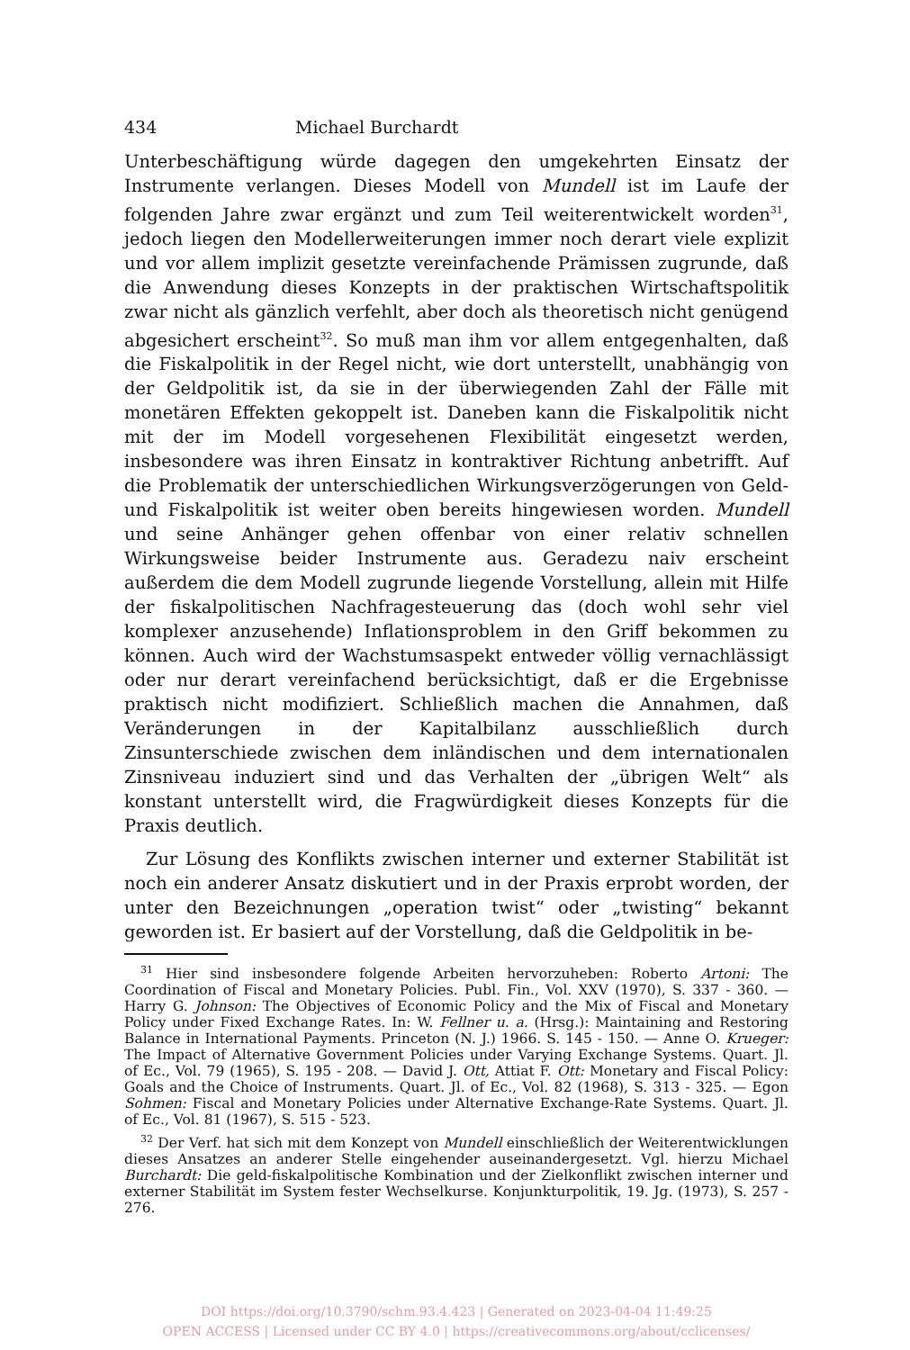434 Michael Burchardt
Unterbeschäftigung würde dagegen den umgekehrten Einsatz der Instrumente verlangen. Dieses Modell von Mundell ist im Laufe der folgenden Jahre zwar ergänzt und zum Teil weiterentwickelt worden<sup>31</sup>, jedoch liegen den Modellerweiterungen immer noch derart viele explizit und vor allem implizit gesetzte vereinfachende Prämissen zugrunde, daß die Anwendung dieses Konzepts in der praktischen Wirtschaftspolitik zwar nicht als gänzlich verfehlt, aber doch als theoretisch nicht genügend abgesichert erscheint<sup>32</sup>. So muß man ihm vor allem entgegenhalten, daß die Fiskalpolitik in der Regel nicht, wie dort unterstellt, unabhängig von der Geldpolitik ist, da sie in der überwiegenden Zahl der Fälle mit monetären Effekten gekoppelt ist. Daneben kann die Fiskalpolitik nicht mit der im Modell vorgesehenen Flexibilität eingesetzt werden, insbesondere was ihren Einsatz in kontraktiver Richtung anbetrifft. Auf die Problematik der unterschiedlichen Wirkungsverzögerungen von Geld- und Fiskalpolitik ist weiter oben bereits hingewiesen worden. Mundell und seine Anhänger gehen offenbar von einer relativ schnellen Wirkungsweise beider Instrumente aus. Geradezu naiv erscheint außerdem die dem Modell zugrunde liegende Vorstellung, allein mit Hilfe der fiskalpolitischen Nachfragesteuerung das (doch wohl sehr viel komplexer anzusehende) Inflationsproblem in den Griff bekommen zu können. Auch wird der Wachstumsaspekt entweder völlig vernachlässigt oder nur derart vereinfachend berücksichtigt, daß er die Ergebnisse praktisch nicht modifiziert. Schließlich machen die Annahmen, daß Veränderungen in der Kapitalbilanz ausschließlich durch Zinsunterschiede zwischen dem inländischen und dem internationalen Zinsniveau induziert sind und das Verhalten der „übrigen Welt“ als konstant unterstellt wird, die Fragwürdigkeit dieses Konzepts für die Praxis deutlich.
Zur Lösung des Konflikts zwischen interner und externer Stabilität ist noch ein anderer Ansatz diskutiert und in der Praxis erprobt worden, der unter den Bezeichnungen „operation twist“ oder „twisting“ bekannt geworden ist. Er basiert auf der Vorstellung, daß die Geldpolitik in be-
<sup>31</sup> Hier sind insbesondere folgende Arbeiten hervorzuheben: Roberto Artoni: The Coordination of Fiscal and Monetary Policies. Publ. Fin., Vol. XXV (1970), S. 337 - 360. — Harry G. Johnson: The Objectives of Economic Policy and the Mix of Fiscal and Monetary Policy under Fixed Exchange Rates. In: W. Fellner u. a. (Hrsg.): Maintaining and Restoring Balance in International Payments. Princeton (N. J.) 1966. S. 145 - 150. — Anne O. Krueger: The Impact of Alternative Government Policies under Varying Exchange Systems. Quart. Jl. of Ec., Vol. 79 (1965), S. 195 - 208. — David J. Ott, Attiat F. Ott: Monetary and Fiscal Policy: Goals and the Choice of Instruments. Quart. Jl. of Ec., Vol. 82 (1968), S. 313 - 325. — Egon Sohmen: Fiscal and Monetary Policies under Alternative Exchange-Rate Systems. Quart. Jl. of Ec., Vol. 81 (1967), S. 515 - 523.
<sup>32</sup> Der Verf. hat sich mit dem Konzept von Mundell einschließlich der Weiterentwicklungen dieses Ansatzes an anderer Stelle eingehender auseinandergesetzt. Vgl. hierzu Michael Burchardt: Die geld-fiskalpolitische Kombination und der Zielkonflikt zwischen interner und externer Stabilität im System fester Wechselkurse. Konjunkturpolitik, 19. Jg. (1973), S. 257 - 276.
DOI https://doi.org/10.3790/schm.93.4.423 | Generated on 2023-04-04 11:49:25
OPEN ACCESS | Licensed under CC BY 4.0 | https://creativecommons.org/about/cclicenses/